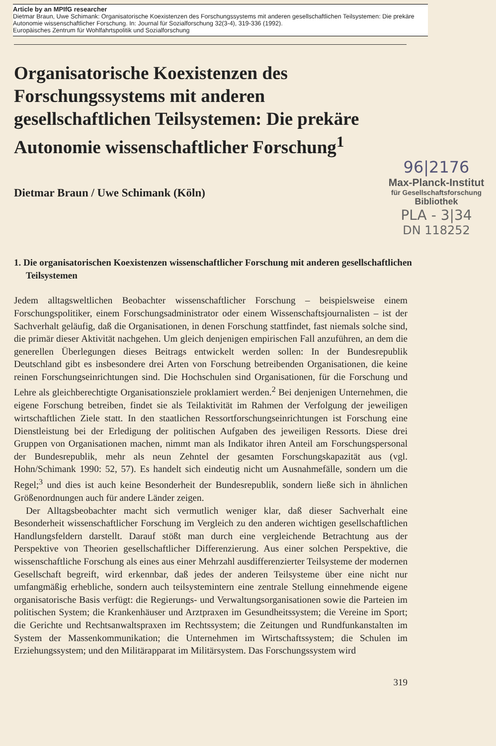Article by an MPIfG researcher
Dietmar Braun, Uwe Schimank: Organisatorische Koexistenzen des Forschungssystems mit anderen gesellschaftlichen Teilsystemen: Die prekäre Autonomie wissenschaftlicher Forschung. In: Journal für Sozialforschung 32(3-4), 319-336 (1992).
Europäisches Zentrum für Wohlfahrtspolitik und Sozialforschung
Organisatorische Koexistenzen des Forschungssystems mit anderen gesellschaftlichen Teilsystemen: Die prekäre Autonomie wissenschaftlicher Forschung<sup>1</sup>
Dietmar Braun / Uwe Schimank (Köln)
96|2176
Max-Planck-Institut
für Gesellschaftsforschung
Bibliothek
PLA - 3|34
DN 118252
1. Die organisatorischen Koexistenzen wissenschaftlicher Forschung mit anderen gesellschaftlichen Teilsystemen
Jedem alltagsweltlichen Beobachter wissenschaftlicher Forschung – beispielsweise einem Forschungspolitiker, einem Forschungsadministrator oder einem Wissenschaftsjournalisten – ist der Sachverhalt geläufig, daß die Organisationen, in denen Forschung stattfindet, fast niemals solche sind, die primär dieser Aktivität nachgehen. Um gleich denjenigen empirischen Fall anzuführen, an dem die generellen Überlegungen dieses Beitrags entwickelt werden sollen: In der Bundesrepublik Deutschland gibt es insbesondere drei Arten von Forschung betreibenden Organisationen, die keine reinen Forschungseinrichtungen sind. Die Hochschulen sind Organisationen, für die Forschung und Lehre als gleichberechtigte Organisationsziele proklamiert werden.<sup>2</sup> Bei denjenigen Unternehmen, die eigene Forschung betreiben, findet sie als Teilaktivität im Rahmen der Verfolgung der jeweiligen wirtschaftlichen Ziele statt. In den staatlichen Ressortforschungseinrichtungen ist Forschung eine Dienstleistung bei der Erledigung der politischen Aufgaben des jeweiligen Ressorts. Diese drei Gruppen von Organisationen machen, nimmt man als Indikator ihren Anteil am Forschungspersonal der Bundesrepublik, mehr als neun Zehntel der gesamten Forschungskapazität aus (vgl. Hohn/Schimank 1990: 52, 57). Es handelt sich eindeutig nicht um Ausnahmefälle, sondern um die Regel;<sup>3</sup> und dies ist auch keine Besonderheit der Bundesrepublik, sondern ließe sich in ähnlichen Größenordnungen auch für andere Länder zeigen.
Der Alltagsbeobachter macht sich vermutlich weniger klar, daß dieser Sachverhalt eine Besonderheit wissenschaftlicher Forschung im Vergleich zu den anderen wichtigen gesellschaftlichen Handlungsfeldern darstellt. Darauf stößt man durch eine vergleichende Betrachtung aus der Perspektive von Theorien gesellschaftlicher Differenzierung. Aus einer solchen Perspektive, die wissenschaftliche Forschung als eines aus einer Mehrzahl ausdifferenzierter Teilsysteme der modernen Gesellschaft begreift, wird erkennbar, daß jedes der anderen Teilsysteme über eine nicht nur umfangmäßig erhebliche, sondern auch teilsystemintern eine zentrale Stellung einnehmende eigene organisatorische Basis verfügt: die Regierungs- und Verwaltungsorganisationen sowie die Parteien im politischen System; die Krankenhäuser und Arztpraxen im Gesundheitssystem; die Vereine im Sport; die Gerichte und Rechtsanwaltspraxen im Rechtssystem; die Zeitungen und Rundfunkanstalten im System der Massenkommunikation; die Unternehmen im Wirtschaftssystem; die Schulen im Erziehungssystem; und den Militärapparat im Militärsystem. Das Forschungssystem wird
319